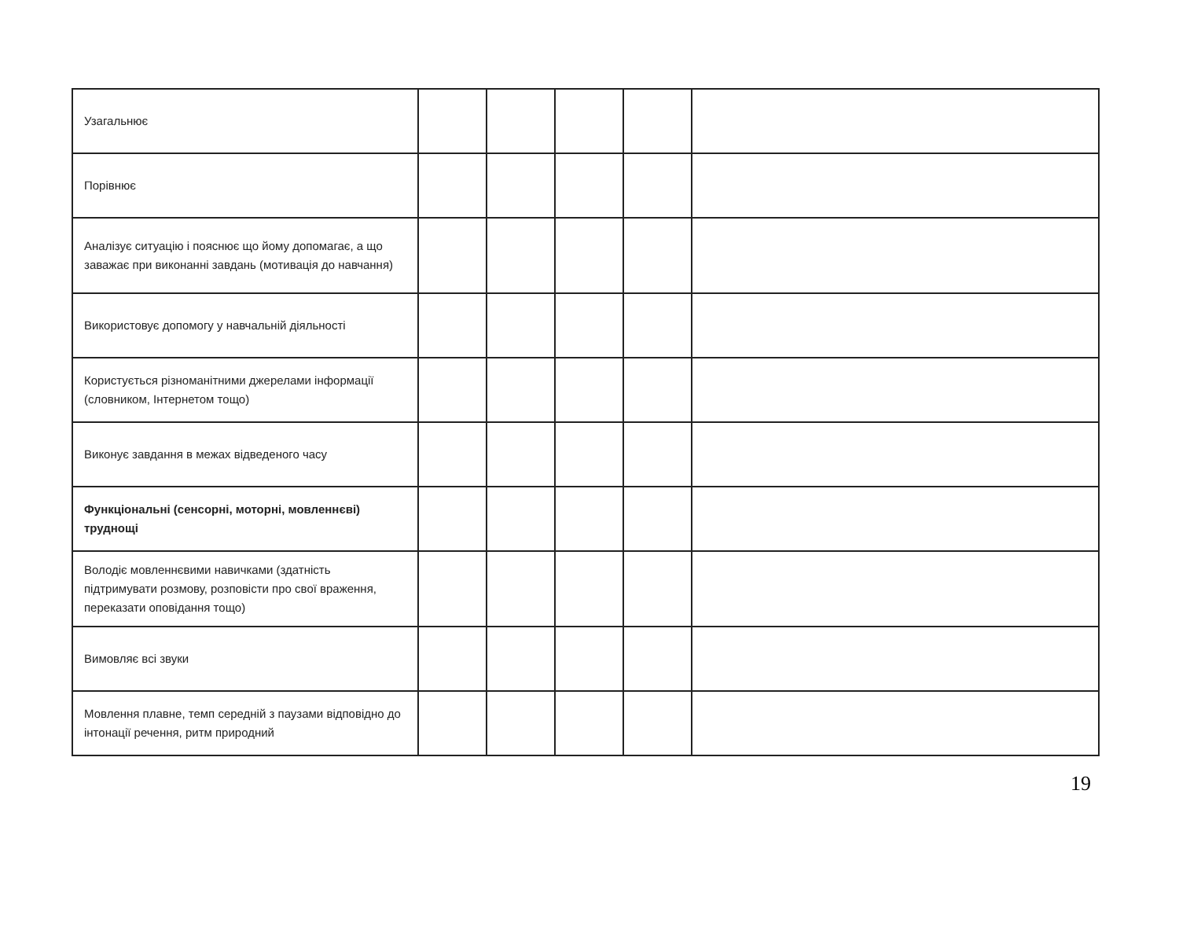| Узагальнює | | | | | |
| Порівнює | | | | | |
| Аналізує ситуацію і пояснює що йому допомагає, а що заважає при виконанні завдань (мотивація до навчання) | | | | | |
| Використовує допомогу у навчальній діяльності | | | | | |
| Користується різноманітними джерелами інформації (словником, Інтернетом тощо) | | | | | |
| Виконує завдання в межах відведеного часу | | | | | |
| Функціональні (сенсорні, моторні, мовленнєві) труднощі | | | | | |
| Володіє мовленнєвими навичками (здатність підтримувати розмову, розповісти про свої враження, переказати оповідання тощо) | | | | | |
| Вимовляє всі звуки | | | | | |
| Мовлення плавне, темп середній з паузами відповідно до інтонації речення, ритм природний | | | | | |
19